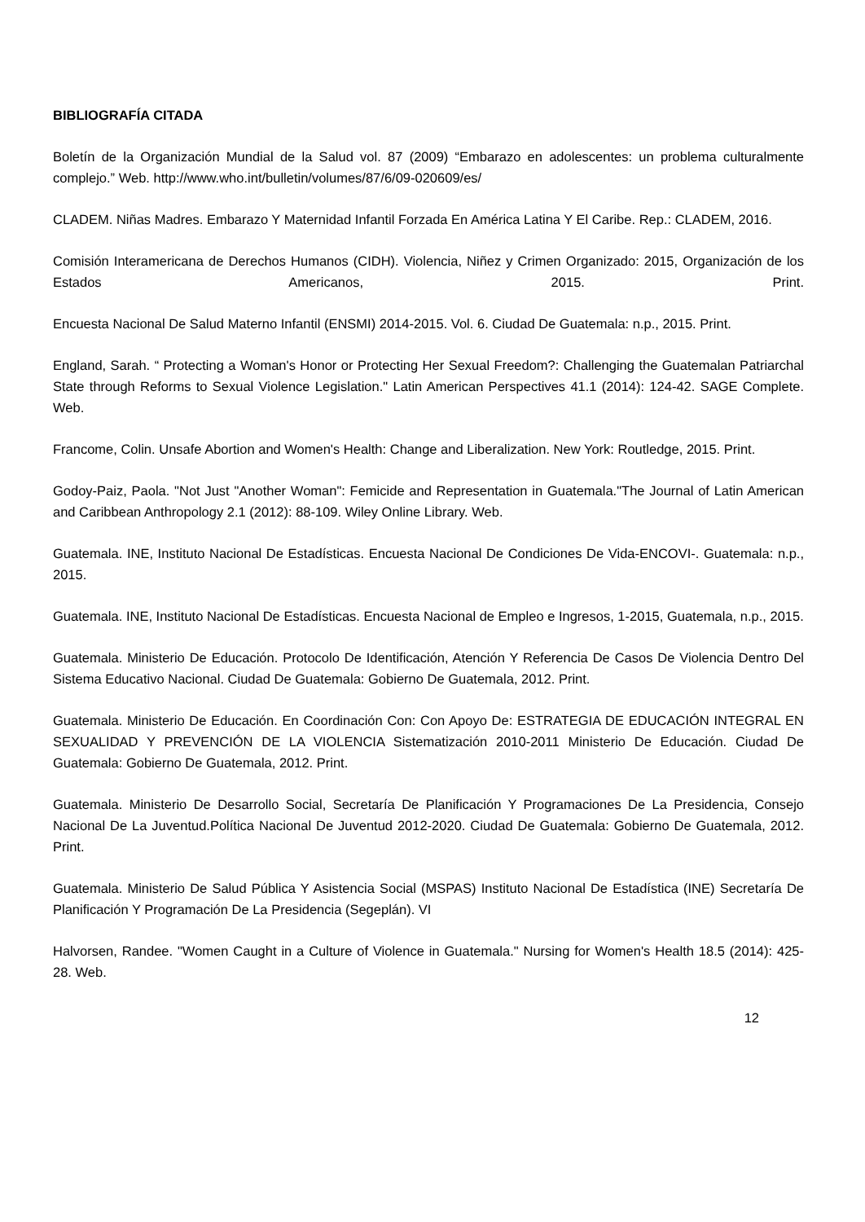BIBLIOGRAFÍA CITADA
Boletín de la Organización Mundial de la Salud vol. 87 (2009) “Embarazo en adolescentes: un problema culturalmente complejo.” Web. http://www.who.int/bulletin/volumes/87/6/09-020609/es/
CLADEM. Niñas Madres. Embarazo Y Maternidad Infantil Forzada En América Latina Y El Caribe. Rep.: CLADEM, 2016.
Comisión Interamericana de Derechos Humanos (CIDH). Violencia, Niñez y Crimen Organizado: 2015, Organización de los Estados Americanos, 2015. Print.
Encuesta Nacional De Salud Materno Infantil (ENSMI) 2014-2015. Vol. 6. Ciudad De Guatemala: n.p., 2015. Print.
England, Sarah. “ Protecting a Woman's Honor or Protecting Her Sexual Freedom?: Challenging the Guatemalan Patriarchal State through Reforms to Sexual Violence Legislation." Latin American Perspectives 41.1 (2014): 124-42. SAGE Complete. Web.
Francome, Colin. Unsafe Abortion and Women's Health: Change and Liberalization. New York: Routledge, 2015. Print.
Godoy-Paiz, Paola. "Not Just "Another Woman": Femicide and Representation in Guatemala."The Journal of Latin American and Caribbean Anthropology 2.1 (2012): 88-109. Wiley Online Library. Web.
Guatemala. INE, Instituto Nacional De Estadísticas. Encuesta Nacional De Condiciones De Vida-ENCOVI-. Guatemala: n.p., 2015.
Guatemala. INE, Instituto Nacional De Estadísticas. Encuesta Nacional de Empleo e Ingresos, 1-2015, Guatemala, n.p., 2015.
Guatemala. Ministerio De Educación. Protocolo De Identificación, Atención Y Referencia De Casos De Violencia Dentro Del Sistema Educativo Nacional. Ciudad De Guatemala: Gobierno De Guatemala, 2012. Print.
Guatemala. Ministerio De Educación. En Coordinación Con: Con Apoyo De: ESTRATEGIA DE EDUCACIÓN INTEGRAL EN SEXUALIDAD Y PREVENCIÓN DE LA VIOLENCIA Sistematización 2010-2011 Ministerio De Educación. Ciudad De Guatemala: Gobierno De Guatemala, 2012. Print.
Guatemala. Ministerio De Desarrollo Social, Secretaría De Planificación Y Programaciones De La Presidencia, Consejo Nacional De La Juventud.Política Nacional De Juventud 2012-2020. Ciudad De Guatemala: Gobierno De Guatemala, 2012. Print.
Guatemala. Ministerio De Salud Pública Y Asistencia Social (MSPAS) Instituto Nacional De Estadística (INE) Secretaría De Planificación Y Programación De La Presidencia (Segeplán). VI
Halvorsen, Randee. "Women Caught in a Culture of Violence in Guatemala." Nursing for Women's Health 18.5 (2014): 425-28. Web.
12